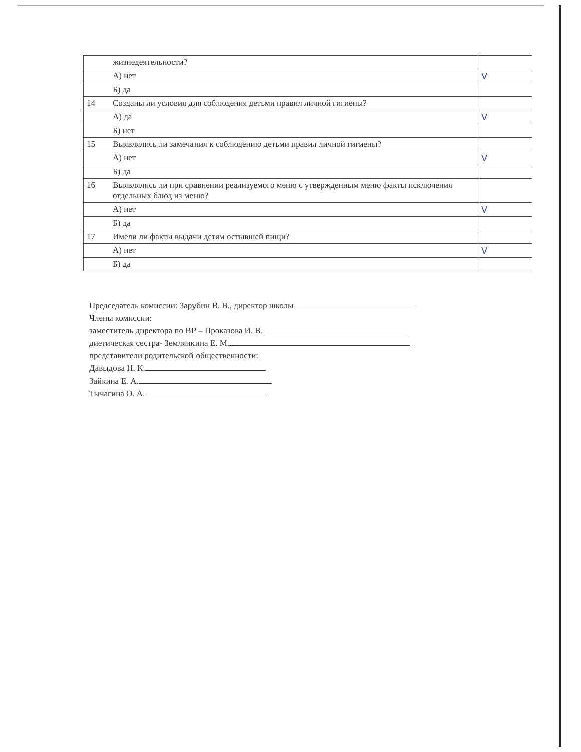| | жизнедеятельности? | |
| | А) нет | V |
| | Б) да | |
| 14 | Созданы ли условия для соблюдения детьми правил личной гигиены? | |
| | А) да | V |
| | Б) нет | |
| 15 | Выявлялись ли замечания к соблюдению детьми правил личной гигиены? | |
| | А) нет | V |
| | Б) да | |
| 16 | Выявлялись ли при сравнении реализуемого меню с утвержденным меню факты исключения отдельных блюд из меню? | |
| | А) нет | V |
| | Б) да | |
| 17 | Имели ли факты выдачи детям остывшей пищи? | |
| | А) нет | V |
| | Б) да | |
Председатель комиссии: Зарубин В. В., директор школы
Члены комиссии:
заместитель директора по ВР – Проказова И. В.
диетическая сестра- Землянкина Е. М.
представители родительской общественности:
Давыдова Н. К.
Зайкина Е. А.
Тычагина О. А.